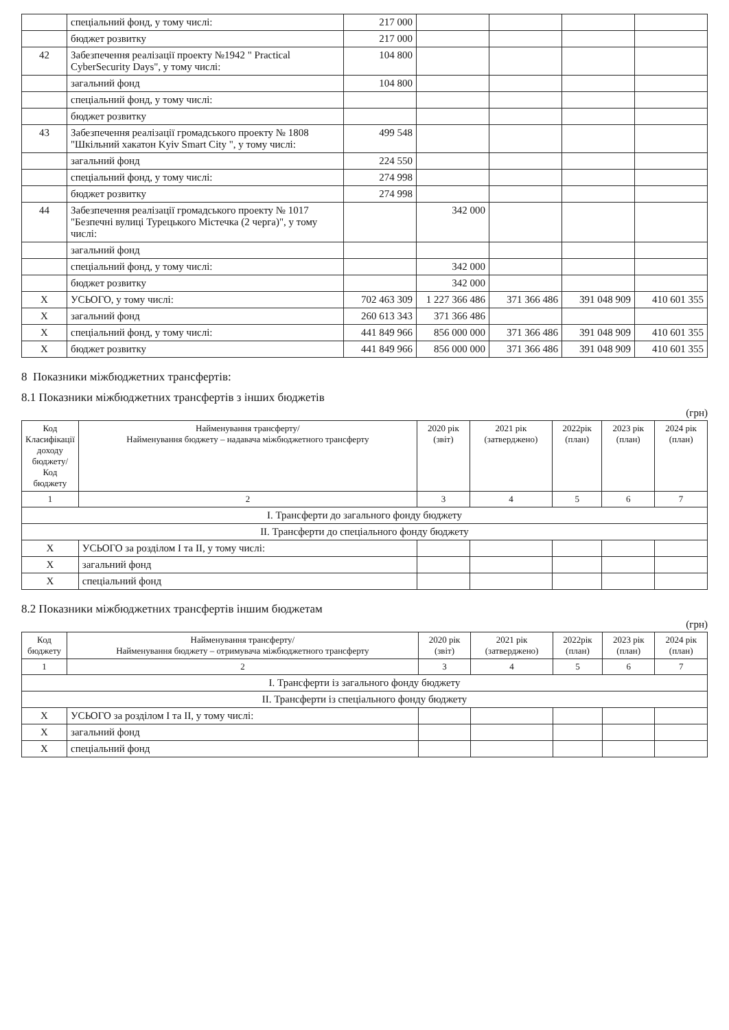| | спеціальний фонд, у тому числі: | 217 000 | | | | |
| | бюджет розвитку | 217 000 | | | | |
| 42 | Забезпечення реалізації проекту №1942 " Practical CyberSecurity Days", у тому числі: | 104 800 | | | | |
| | загальний фонд | 104 800 | | | | |
| | спеціальний фонд, у тому числі: | | | | | |
| | бюджет розвитку | | | | | |
| 43 | Забезпечення реалізації громадського проекту № 1808 "Шкільний хакатон Kyiv Smart City ", у тому числі: | 499 548 | | | | |
| | загальний фонд | 224 550 | | | | |
| | спеціальний фонд, у тому числі: | 274 998 | | | | |
| | бюджет розвитку | 274 998 | | | | |
| 44 | Забезпечення реалізації громадського проекту № 1017 "Безпечні вулиці Турецького Містечка (2 черга)", у тому числі: | | 342 000 | | | |
| | загальний фонд | | | | | |
| | спеціальний фонд, у тому числі: | | 342 000 | | | |
| | бюджет розвитку | | 342 000 | | | |
| X | УСЬОГО, у тому числі: | 702 463 309 | 1 227 366 486 | 371 366 486 | 391 048 909 | 410 601 355 |
| X | загальний фонд | 260 613 343 | 371 366 486 | | | |
| X | спеціальний фонд, у тому числі: | 441 849 966 | 856 000 000 | 371 366 486 | 391 048 909 | 410 601 355 |
| X | бюджет розвитку | 441 849 966 | 856 000 000 | 371 366 486 | 391 048 909 | 410 601 355 |
8 Показники міжбюджетних трансфертів:
8.1 Показники міжбюджетних трансфертів з інших бюджетів
(грн)
| Код Класифікації доходу бюджету/ Код бюджету | Найменування трансферту/ Найменування бюджету – надавача міжбюджетного трансферту | 2020 рік (звіт) | 2021 рік (затверджено) | 2022рік (план) | 2023 рік (план) | 2024 рік (план) |
| --- | --- | --- | --- | --- | --- | --- |
| 1 | 2 | 3 | 4 | 5 | 6 | 7 |
| I. Трансферти до загального фонду бюджету | | | | | | |
| II. Трансферти до спеціального фонду бюджету | | | | | | |
| X | УСЬОГО за розділом I та II, у тому числі: | | | | | |
| X | загальний фонд | | | | | |
| X | спеціальний фонд | | | | | |
8.2 Показники міжбюджетних трансфертів іншим бюджетам
(грн)
| Код бюджету | Найменування трансферту/ Найменування бюджету – отримувача міжбюджетного трансферту | 2020 рік (звіт) | 2021 рік (затверджено) | 2022рік (план) | 2023 рік (план) | 2024 рік (план) |
| --- | --- | --- | --- | --- | --- | --- |
| 1 | 2 | 3 | 4 | 5 | 6 | 7 |
| I. Трансферти із загального фонду бюджету | | | | | | |
| II. Трансферти із спеціального фонду бюджету | | | | | | |
| X | УСЬОГО за розділом I та II, у тому числі: | | | | | |
| X | загальний фонд | | | | | |
| X | спеціальний фонд | | | | | |